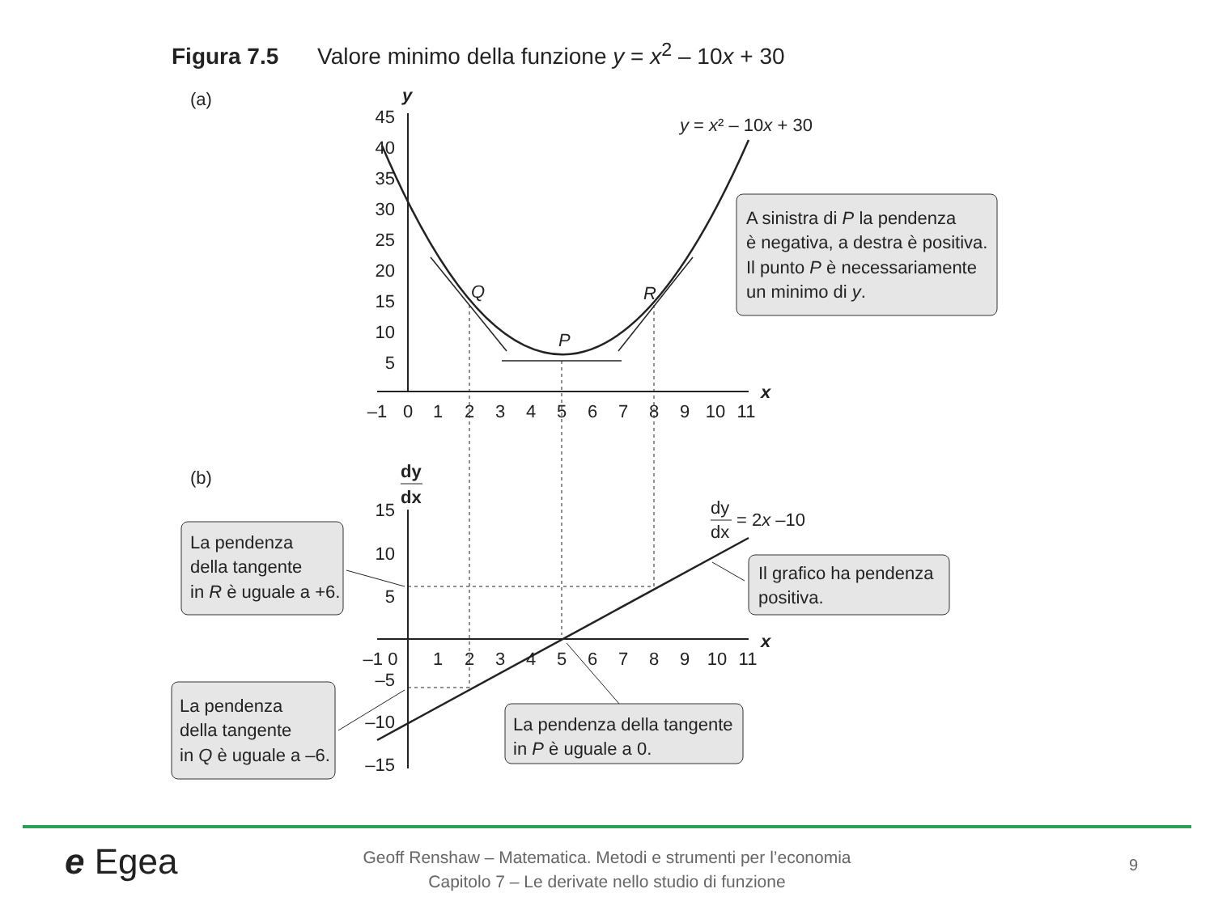Figura 7.5 Valore minimo della funzione y = x<sup>2</sup> – 10x + 30
(a)
y
x
45
40
35
30
25
20
15
10
5
–1
0
1
2
3
4
5
6
7
8
9
10
11
Q
P
R
y = x² – 10x + 30
A sinistra di P la pendenza
è negativa, a destra è positiva.
Il punto P è necessariamente
un minimo di y.
(b)
dy
dx
x
15
10
5
–5
–10
–15
–1 0
1
2
3
4
5
6
7
8
9
10
11
dy
dx
= 2x –10
La pendenza
della tangente
in R è uguale a +6.
Il grafico ha pendenza
positiva.
La pendenza
della tangente
in Q è uguale a –6.
La pendenza della tangente
in P è uguale a 0.
e Egea
Geoff Renshaw – Matematica. Metodi e strumenti per l’economia
Capitolo 7 – Le derivate nello studio di funzione
9